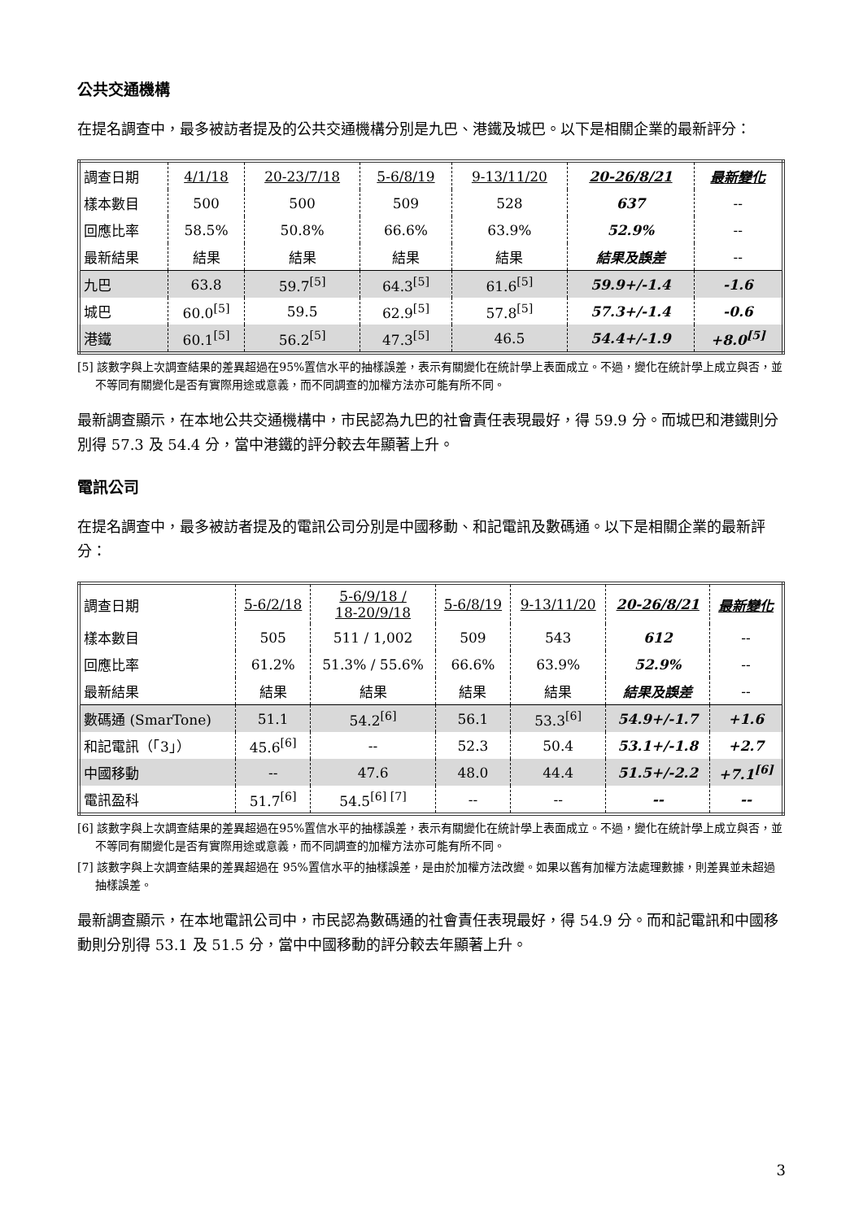公共交通機構
在提名調查中，最多被訪者提及的公共交通機構分別是九巴、港鐵及城巴。以下是相關企業的最新評分：
| 調查日期 | 4/1/18 | 20-23/7/18 | 5-6/8/19 | 9-13/11/20 | 20-26/8/21 | 最新變化 |
| 樣本數目 | 500 | 500 | 509 | 528 | 637 | -- |
| 回應比率 | 58.5% | 50.8% | 66.6% | 63.9% | 52.9% | -- |
| 最新結果 | 結果 | 結果 | 結果 | 結果 | 結果及誤差 | -- |
| 九巴 | 63.8 | 59.7<sup>[5]</sup> | 64.3<sup>[5]</sup> | 61.6<sup>[5]</sup> | 59.9+/-1.4 | -1.6 |
| 城巴 | 60.0<sup>[5]</sup> | 59.5 | 62.9<sup>[5]</sup> | 57.8<sup>[5]</sup> | 57.3+/-1.4 | -0.6 |
| 港鐵 | 60.1<sup>[5]</sup> | 56.2<sup>[5]</sup> | 47.3<sup>[5]</sup> | 46.5 | 54.4+/-1.9 | +8.0<sup>[5]</sup> |
[5] 該數字與上次調查結果的差異超過在95%置信水平的抽樣誤差，表示有關變化在統計學上表面成立。不過，變化在統計學上成立與否，並不等同有關變化是否有實際用途或意義，而不同調查的加權方法亦可能有所不同。
最新調查顯示，在本地公共交通機構中，市民認為九巴的社會責任表現最好，得 59.9 分。而城巴和港鐵則分別得 57.3 及 54.4 分，當中港鐵的評分較去年顯著上升。
電訊公司
在提名調查中，最多被訪者提及的電訊公司分別是中國移動、和記電訊及數碼通。以下是相關企業的最新評分：
| 調查日期 | 5-6/2/18 | 5-6/9/18 / 18-20/9/18 | 5-6/8/19 | 9-13/11/20 | 20-26/8/21 | 最新變化 |
| 樣本數目 | 505 | 511 / 1,002 | 509 | 543 | 612 | -- |
| 回應比率 | 61.2% | 51.3% / 55.6% | 66.6% | 63.9% | 52.9% | -- |
| 最新結果 | 結果 | 結果 | 結果 | 結果 | 結果及誤差 | -- |
| 數碼通 (SmarTone) | 51.1 | 54.2<sup>[6]</sup> | 56.1 | 53.3<sup>[6]</sup> | 54.9+/-1.7 | +1.6 |
| 和記電訊（「3」） | 45.6<sup>[6]</sup> | -- | 52.3 | 50.4 | 53.1+/-1.8 | +2.7 |
| 中國移動 | -- | 47.6 | 48.0 | 44.4 | 51.5+/-2.2 | +7.1<sup>[6]</sup> |
| 電訊盈科 | 51.7<sup>[6]</sup> | 54.5<sup>[6] [7]</sup> | -- | -- | -- | -- |
[6] 該數字與上次調查結果的差異超過在95%置信水平的抽樣誤差，表示有關變化在統計學上表面成立。不過，變化在統計學上成立與否，並不等同有關變化是否有實際用途或意義，而不同調查的加權方法亦可能有所不同。
[7] 該數字與上次調查結果的差異超過在 95%置信水平的抽樣誤差，是由於加權方法改變。如果以舊有加權方法處理數據，則差異並未超過抽樣誤差。
最新調查顯示，在本地電訊公司中，市民認為數碼通的社會責任表現最好，得 54.9 分。而和記電訊和中國移動則分別得 53.1 及 51.5 分，當中中國移動的評分較去年顯著上升。
3